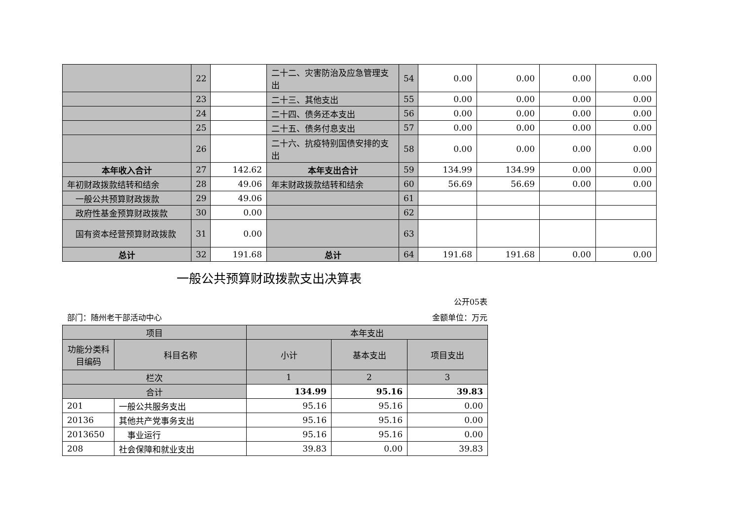| | 22 | | 二十二、灾害防治及应急管理支出 | 54 | 0.00 | 0.00 | 0.00 | 0.00 |
| | 23 | | 二十三、其他支出 | 55 | 0.00 | 0.00 | 0.00 | 0.00 |
| | 24 | | 二十四、债务还本支出 | 56 | 0.00 | 0.00 | 0.00 | 0.00 |
| | 25 | | 二十五、债务付息支出 | 57 | 0.00 | 0.00 | 0.00 | 0.00 |
| | 26 | | 二十六、抗疫特别国债安排的支出 | 58 | 0.00 | 0.00 | 0.00 | 0.00 |
| 本年收入合计 | 27 | 142.62 | 本年支出合计 | 59 | 134.99 | 134.99 | 0.00 | 0.00 |
| 年初财政拨款结转和结余 | 28 | 49.06 | 年末财政拨款结转和结余 | 60 | 56.69 | 56.69 | 0.00 | 0.00 |
| 一般公共预算财政拨款 | 29 | 49.06 | | 61 | | | | |
| 政府性基金预算财政拨款 | 30 | 0.00 | | 62 | | | | |
| 国有资本经营预算财政拨款 | 31 | 0.00 | | 63 | | | | |
| 总计 | 32 | 191.68 | 总计 | 64 | 191.68 | 191.68 | 0.00 | 0.00 |
一般公共预算财政拨款支出决算表
公开05表
部门：随州老干部活动中心 金额单位：万元
| 项目 | | 本年支出 | | |
| 功能分类科目编码 | 科目名称 | 小计 | 基本支出 | 项目支出 |
| 栏次 | | 1 | 2 | 3 |
| 合计 | | 134.99 | 95.16 | 39.83 |
| 201 | 一般公共服务支出 | 95.16 | 95.16 | 0.00 |
| 20136 | 其他共产党事务支出 | 95.16 | 95.16 | 0.00 |
| 2013650 | 事业运行 | 95.16 | 95.16 | 0.00 |
| 208 | 社会保障和就业支出 | 39.83 | 0.00 | 39.83 |